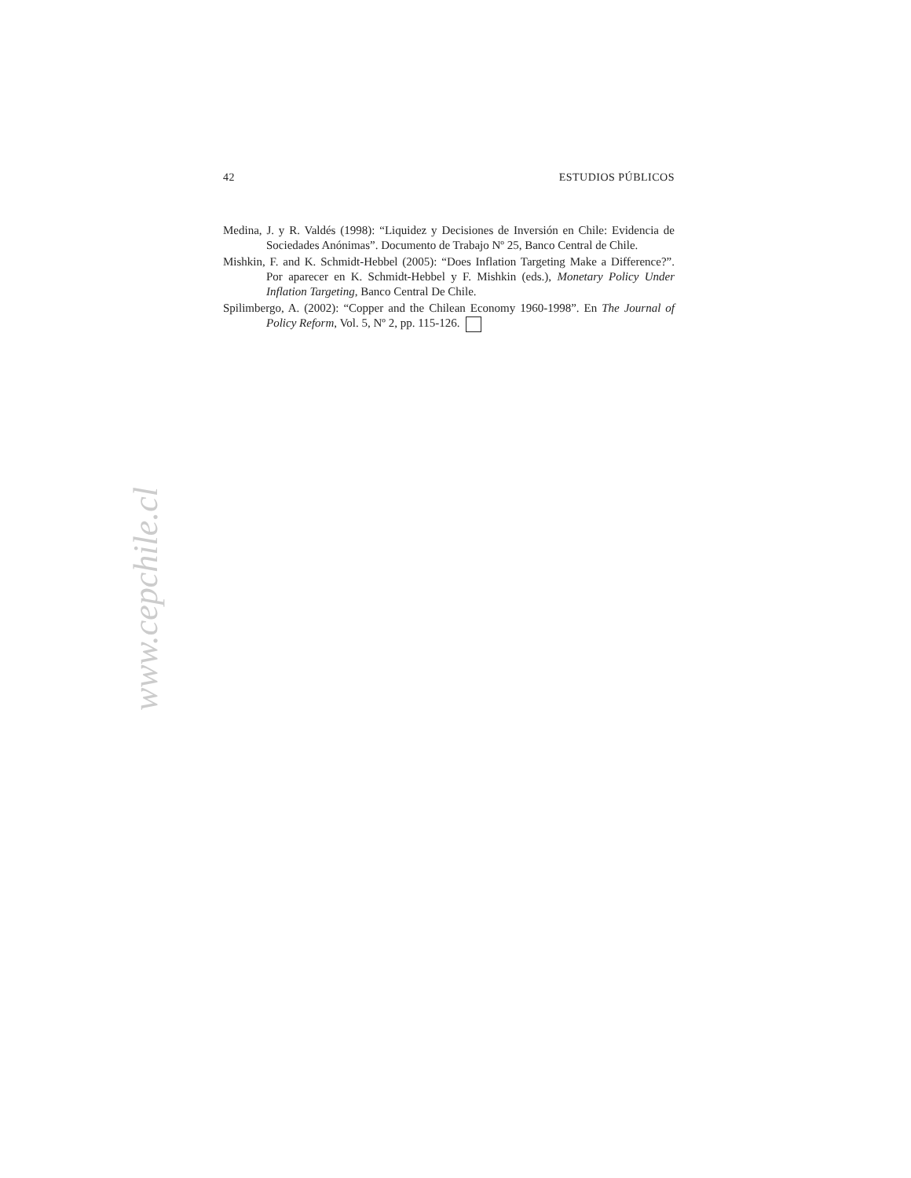42 ESTUDIOS PÚBLICOS
Medina, J. y R. Valdés (1998): “Liquidez y Decisiones de Inversión en Chile: Evidencia de Sociedades Anónimas”. Documento de Trabajo Nº 25, Banco Central de Chile.
Mishkin, F. and K. Schmidt-Hebbel (2005): “Does Inflation Targeting Make a Difference?”. Por aparecer en K. Schmidt-Hebbel y F. Mishkin (eds.), Monetary Policy Under Inflation Targeting, Banco Central De Chile.
Spilimbergo, A. (2002): “Copper and the Chilean Economy 1960-1998”. En The Journal of Policy Reform, Vol. 5, Nº 2, pp. 115-126.
www.cepchile.cl